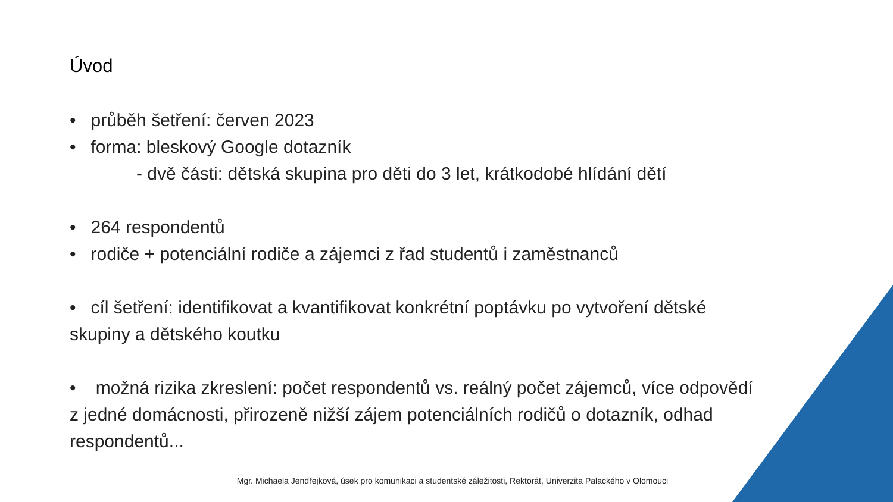Úvod
• průběh šetření: červen 2023
• forma: bleskový Google dotazník
- dvě části: dětská skupina pro děti do 3 let, krátkodobé hlídání dětí
• 264 respondentů
• rodiče + potenciální rodiče a zájemci z řad studentů i zaměstnanců
• cíl šetření: identifikovat a kvantifikovat konkrétní poptávku po vytvoření dětské skupiny a dětského koutku
• možná rizika zkreslení: počet respondentů vs. reálný počet zájemců, více odpovědí z jedné domácnosti, přirozeně nižší zájem potenciálních rodičů o dotazník, odhad respondentů...
Mgr. Michaela Jendřejková, úsek pro komunikaci a studentské záležitosti, Rektorát, Univerzita Palackého v Olomouci